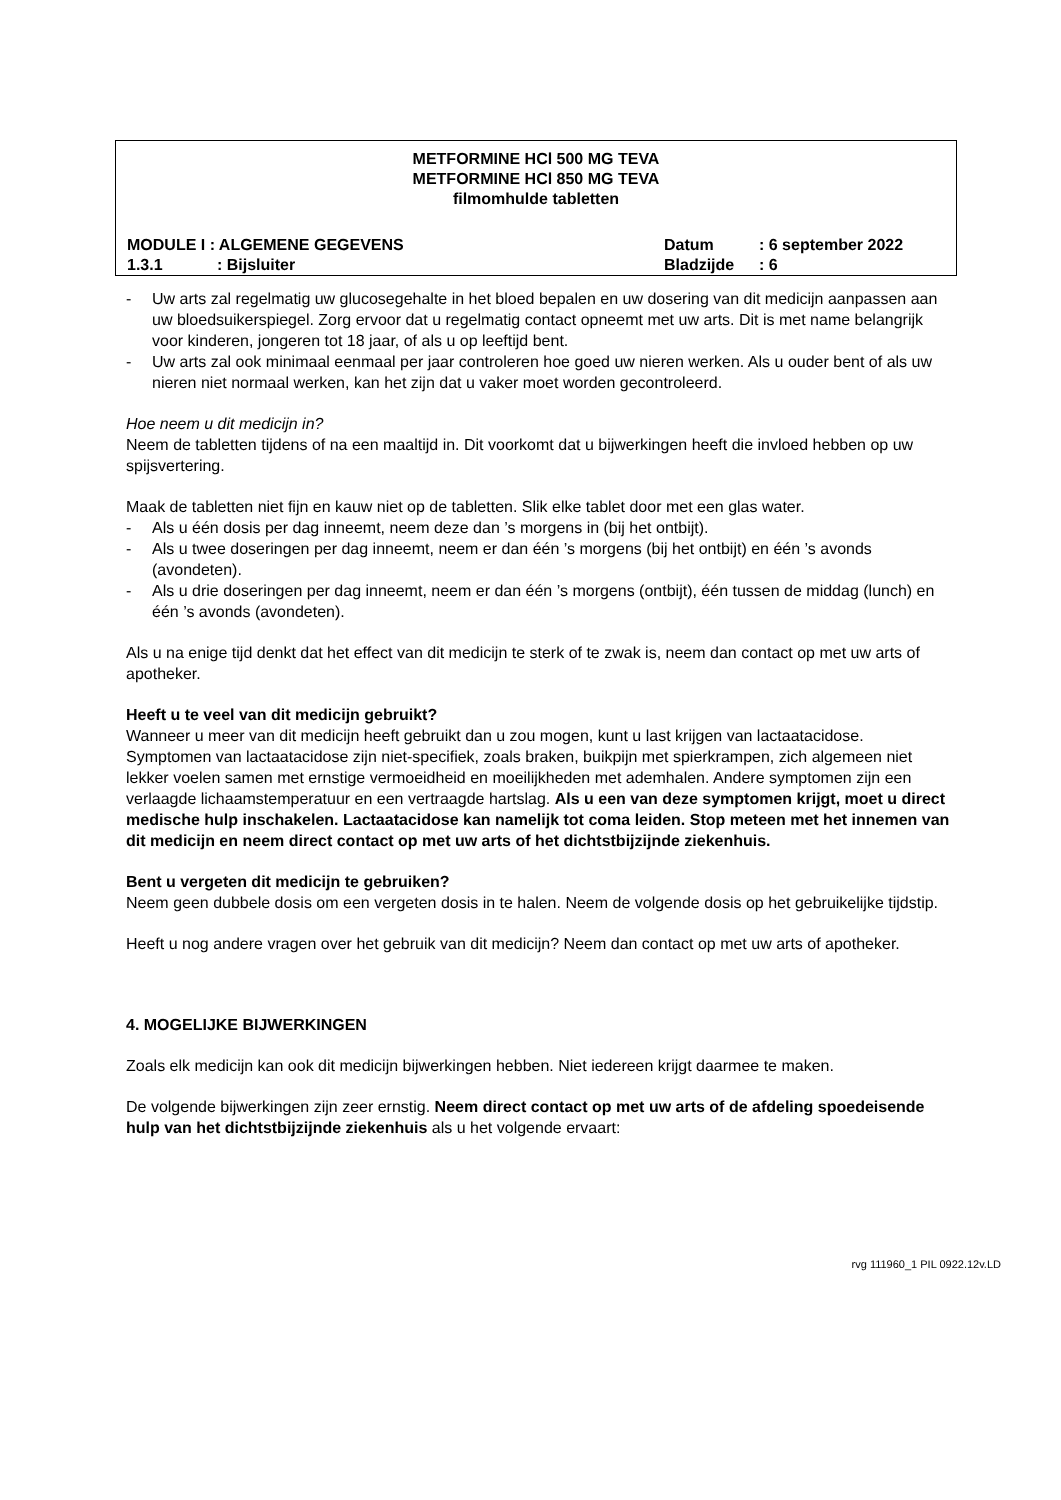METFORMINE HCl 500 MG TEVA
METFORMINE HCl 850 MG TEVA
filmomhulde tabletten
MODULE I : ALGEMENE GEGEVENS Datum: 6 september 2022
1.3.1: Bijsluiter Bladzijde: 6
- Uw arts zal regelmatig uw glucosegehalte in het bloed bepalen en uw dosering van dit medicijn aanpassen aan uw bloedsuikerspiegel. Zorg ervoor dat u regelmatig contact opneemt met uw arts. Dit is met name belangrijk voor kinderen, jongeren tot 18 jaar, of als u op leeftijd bent.
- Uw arts zal ook minimaal eenmaal per jaar controleren hoe goed uw nieren werken. Als u ouder bent of als uw nieren niet normaal werken, kan het zijn dat u vaker moet worden gecontroleerd.
Hoe neem u dit medicijn in?
Neem de tabletten tijdens of na een maaltijd in. Dit voorkomt dat u bijwerkingen heeft die invloed hebben op uw spijsvertering.
Maak de tabletten niet fijn en kauw niet op de tabletten. Slik elke tablet door met een glas water.
- Als u één dosis per dag inneemt, neem deze dan ’s morgens in (bij het ontbijt).
- Als u twee doseringen per dag inneemt, neem er dan één ’s morgens (bij het ontbijt) en één ’s avonds (avondeten).
- Als u drie doseringen per dag inneemt, neem er dan één ’s morgens (ontbijt), één tussen de middag (lunch) en één ’s avonds (avondeten).
Als u na enige tijd denkt dat het effect van dit medicijn te sterk of te zwak is, neem dan contact op met uw arts of apotheker.
Heeft u te veel van dit medicijn gebruikt?
Wanneer u meer van dit medicijn heeft gebruikt dan u zou mogen, kunt u last krijgen van lactaatacidose. Symptomen van lactaatacidose zijn niet-specifiek, zoals braken, buikpijn met spierkrampen, zich algemeen niet lekker voelen samen met ernstige vermoeidheid en moeilijkheden met ademhalen. Andere symptomen zijn een verlaagde lichaamstemperatuur en een vertraagde hartslag. Als u een van deze symptomen krijgt, moet u direct medische hulp inschakelen. Lactaatacidose kan namelijk tot coma leiden. Stop meteen met het innemen van dit medicijn en neem direct contact op met uw arts of het dichtstbijzijnde ziekenhuis.
Bent u vergeten dit medicijn te gebruiken?
Neem geen dubbele dosis om een vergeten dosis in te halen. Neem de volgende dosis op het gebruikelijke tijdstip.
Heeft u nog andere vragen over het gebruik van dit medicijn? Neem dan contact op met uw arts of apotheker.
4. MOGELIJKE BIJWERKINGEN
Zoals elk medicijn kan ook dit medicijn bijwerkingen hebben. Niet iedereen krijgt daarmee te maken.
De volgende bijwerkingen zijn zeer ernstig. Neem direct contact op met uw arts of de afdeling spoedeisende hulp van het dichtstbijzijnde ziekenhuis als u het volgende ervaart:
rvg 111960_1 PIL 0922.12v.LD